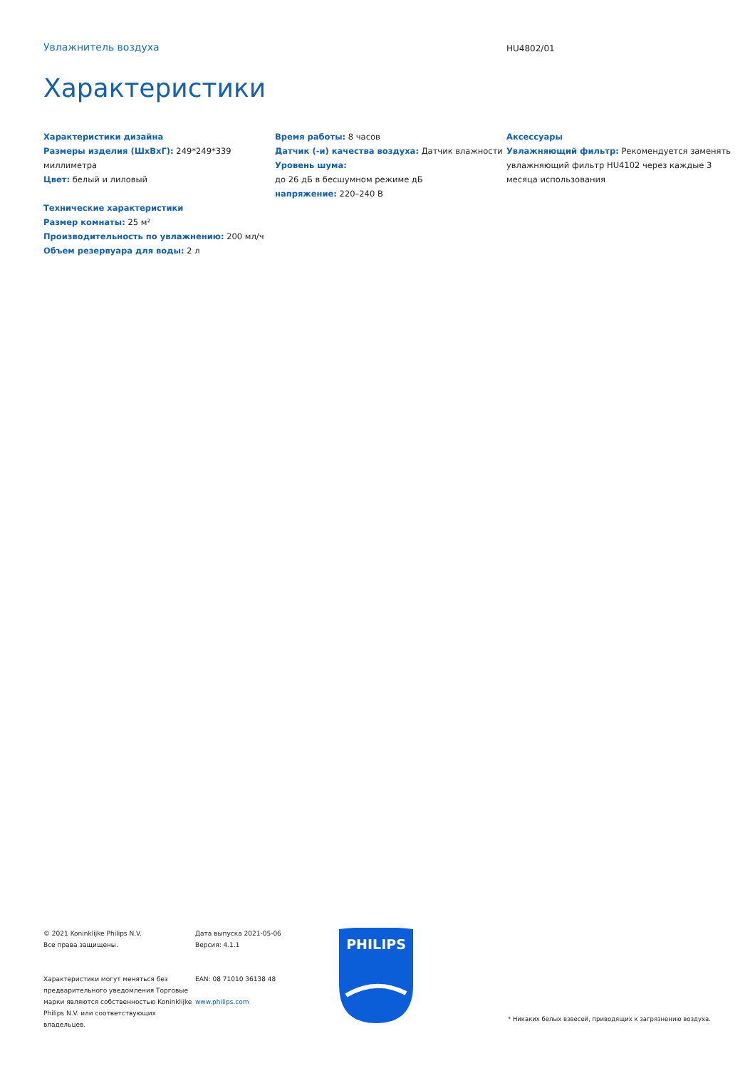Увлажнитель воздуха
HU4802/01
Характеристики
Характеристики дизайна
Размеры изделия (ШхВхГ): 249*249*339 миллиметра
Цвет: белый и лиловый
Технические характеристики
Размер комнаты: 25 м²
Производительность по увлажнению: 200 мл/ч
Объем резервуара для воды: 2 л
Время работы: 8 часов
Датчик (-и) качества воздуха: Датчик влажности
Уровень шума:
до 26 дБ в бесшумном режиме дБ
напряжение: 220–240 В
Аксессуары
Увлажняющий фильтр: Рекомендуется заменять увлажняющий фильтр HU4102 через каждые 3 месяца использования
© 2021 Koninklijke Philips N.V.
Все права защищены.
Характеристики могут меняться без предварительного уведомления Торговые марки являются собственностью Koninklijke Philips N.V. или соответствующих владельцев.
Дата выпуска 2021-05-06
Версия: 4.1.1
EAN: 08 71010 36138 48
www.philips.com
PHILIPS
* Никаких белых взвесей, приводящих к загрязнению воздуха.